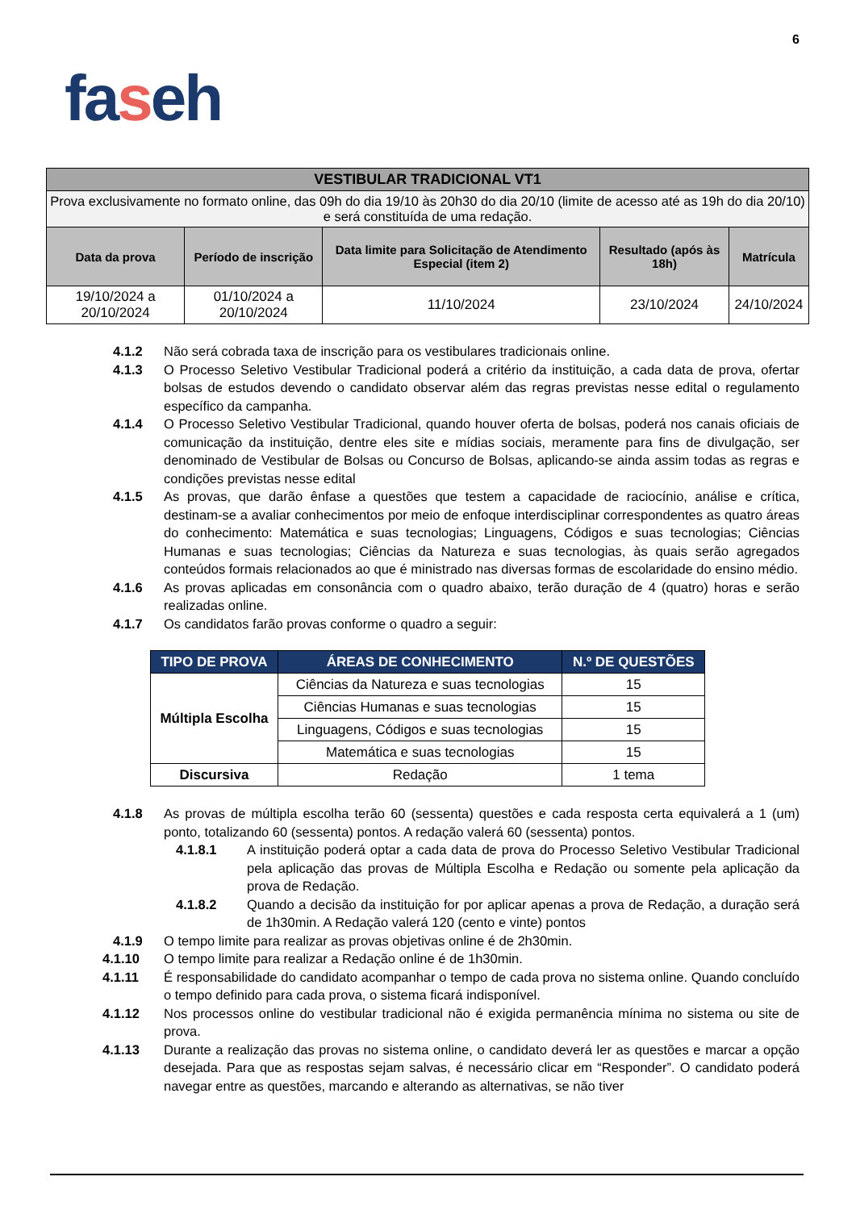6
faseh
| VESTIBULAR TRADICIONAL VT1 | | | | |
| Prova exclusivamente no formato online, das 09h do dia 19/10 às 20h30 do dia 20/10 (limite de acesso até as 19h do dia 20/10) e será constituída de uma redação. | | | | |
| Data da prova | Período de inscrição | Data limite para Solicitação de Atendimento Especial (item 2) | Resultado (após às 18h) | Matrícula |
| 19/10/2024 a 20/10/2024 | 01/10/2024 a 20/10/2024 | 11/10/2024 | 23/10/2024 | 24/10/2024 |
4.1.2 Não será cobrada taxa de inscrição para os vestibulares tradicionais online.
4.1.3 O Processo Seletivo Vestibular Tradicional poderá a critério da instituição, a cada data de prova, ofertar bolsas de estudos devendo o candidato observar além das regras previstas nesse edital o regulamento específico da campanha.
4.1.4 O Processo Seletivo Vestibular Tradicional, quando houver oferta de bolsas, poderá nos canais oficiais de comunicação da instituição, dentre eles site e mídias sociais, meramente para fins de divulgação, ser denominado de Vestibular de Bolsas ou Concurso de Bolsas, aplicando-se ainda assim todas as regras e condições previstas nesse edital
4.1.5 As provas, que darão ênfase a questões que testem a capacidade de raciocínio, análise e crítica, destinam-se a avaliar conhecimentos por meio de enfoque interdisciplinar correspondentes as quatro áreas do conhecimento: Matemática e suas tecnologias; Linguagens, Códigos e suas tecnologias; Ciências Humanas e suas tecnologias; Ciências da Natureza e suas tecnologias, às quais serão agregados conteúdos formais relacionados ao que é ministrado nas diversas formas de escolaridade do ensino médio.
4.1.6 As provas aplicadas em consonância com o quadro abaixo, terão duração de 4 (quatro) horas e serão realizadas online.
4.1.7 Os candidatos farão provas conforme o quadro a seguir:
| TIPO DE PROVA | ÁREAS DE CONHECIMENTO | N.º DE QUESTÕES |
| --- | --- | --- |
| Múltipla Escolha | Ciências da Natureza e suas tecnologias | 15 |
| | Ciências Humanas e suas tecnologias | 15 |
| | Linguagens, Códigos e suas tecnologias | 15 |
| | Matemática e suas tecnologias | 15 |
| Discursiva | Redação | 1 tema |
4.1.8 As provas de múltipla escolha terão 60 (sessenta) questões e cada resposta certa equivalerá a 1 (um) ponto, totalizando 60 (sessenta) pontos. A redação valerá 60 (sessenta) pontos.
4.1.8.1 A instituição poderá optar a cada data de prova do Processo Seletivo Vestibular Tradicional pela aplicação das provas de Múltipla Escolha e Redação ou somente pela aplicação da prova de Redação.
4.1.8.2 Quando a decisão da instituição for por aplicar apenas a prova de Redação, a duração será de 1h30min. A Redação valerá 120 (cento e vinte) pontos
4.1.9 O tempo limite para realizar as provas objetivas online é de 2h30min.
4.1.10 O tempo limite para realizar a Redação online é de 1h30min.
4.1.11 É responsabilidade do candidato acompanhar o tempo de cada prova no sistema online. Quando concluído o tempo definido para cada prova, o sistema ficará indisponível.
4.1.12 Nos processos online do vestibular tradicional não é exigida permanência mínima no sistema ou site de prova.
4.1.13 Durante a realização das provas no sistema online, o candidato deverá ler as questões e marcar a opção desejada. Para que as respostas sejam salvas, é necessário clicar em “Responder”. O candidato poderá navegar entre as questões, marcando e alterando as alternativas, se não tiver